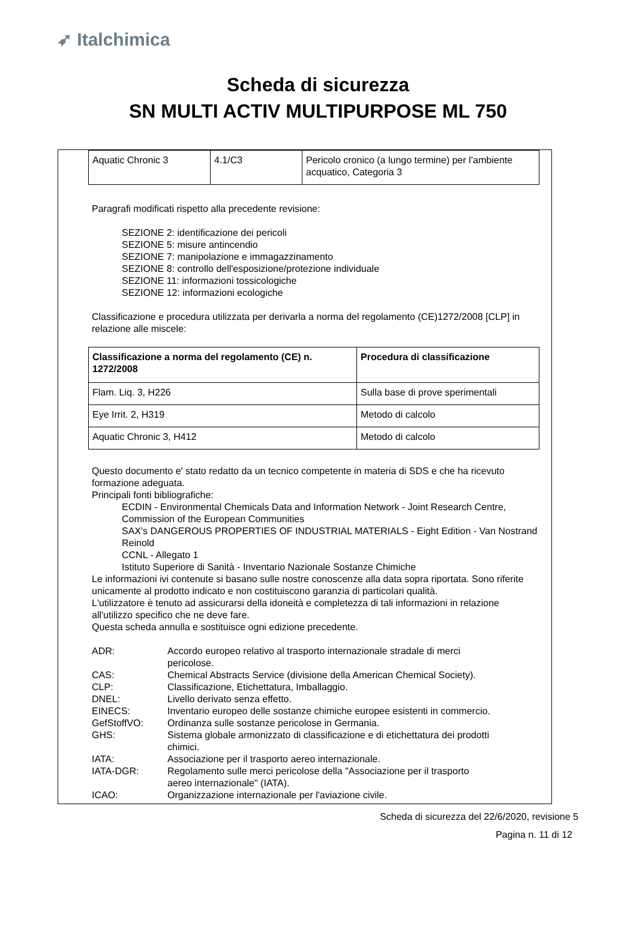➶ Italchimica
Scheda di sicurezza
SN MULTI ACTIV MULTIPURPOSE ML 750
| Aquatic Chronic 3 | 4.1/C3 | Pericolo cronico (a lungo termine) per l’ambiente acquatico, Categoria 3 |
Paragrafi modificati rispetto alla precedente revisione:
SEZIONE 2: identificazione dei pericoli
SEZIONE 5: misure antincendio
SEZIONE 7: manipolazione e immagazzinamento
SEZIONE 8: controllo dell'esposizione/protezione individuale
SEZIONE 11: informazioni tossicologiche
SEZIONE 12: informazioni ecologiche
Classificazione e procedura utilizzata per derivarla a norma del regolamento (CE)1272/2008 [CLP] in relazione alle miscele:
| Classificazione a norma del regolamento (CE) n. 1272/2008 | Procedura di classificazione |
| --- | --- |
| Flam. Liq. 3, H226 | Sulla base di prove sperimentali |
| Eye Irrit. 2, H319 | Metodo di calcolo |
| Aquatic Chronic 3, H412 | Metodo di calcolo |
Questo documento e' stato redatto da un tecnico competente in materia di SDS e che ha ricevuto formazione adeguata.
Principali fonti bibliografiche:
ECDIN - Environmental Chemicals Data and Information Network - Joint Research Centre, Commission of the European Communities
SAX's DANGEROUS PROPERTIES OF INDUSTRIAL MATERIALS - Eight Edition - Van Nostrand Reinold
CCNL - Allegato 1
Istituto Superiore di Sanità - Inventario Nazionale Sostanze Chimiche
Le informazioni ivi contenute si basano sulle nostre conoscenze alla data sopra riportata. Sono riferite unicamente al prodotto indicato e non costituiscono garanzia di particolari qualità.
L'utilizzatore è tenuto ad assicurarsi della idoneità e completezza di tali informazioni in relazione all'utilizzo specifico che ne deve fare.
Questa scheda annulla e sostituisce ogni edizione precedente.
| ADR: | Accordo europeo relativo al trasporto internazionale stradale di merci pericolose. |
| CAS: | Chemical Abstracts Service (divisione della American Chemical Society). |
| CLP: | Classificazione, Etichettatura, Imballaggio. |
| DNEL: | Livello derivato senza effetto. |
| EINECS: | Inventario europeo delle sostanze chimiche europee esistenti in commercio. |
| GefStoffVO: | Ordinanza sulle sostanze pericolose in Germania. |
| GHS: | Sistema globale armonizzato di classificazione e di etichettatura dei prodotti chimici. |
| IATA: | Associazione per il trasporto aereo internazionale. |
| IATA-DGR: | Regolamento sulle merci pericolose della "Associazione per il trasporto aereo internazionale" (IATA). |
| ICAO: | Organizzazione internazionale per l'aviazione civile. |
Scheda di sicurezza del 22/6/2020, revisione 5
Pagina n. 11 di 12